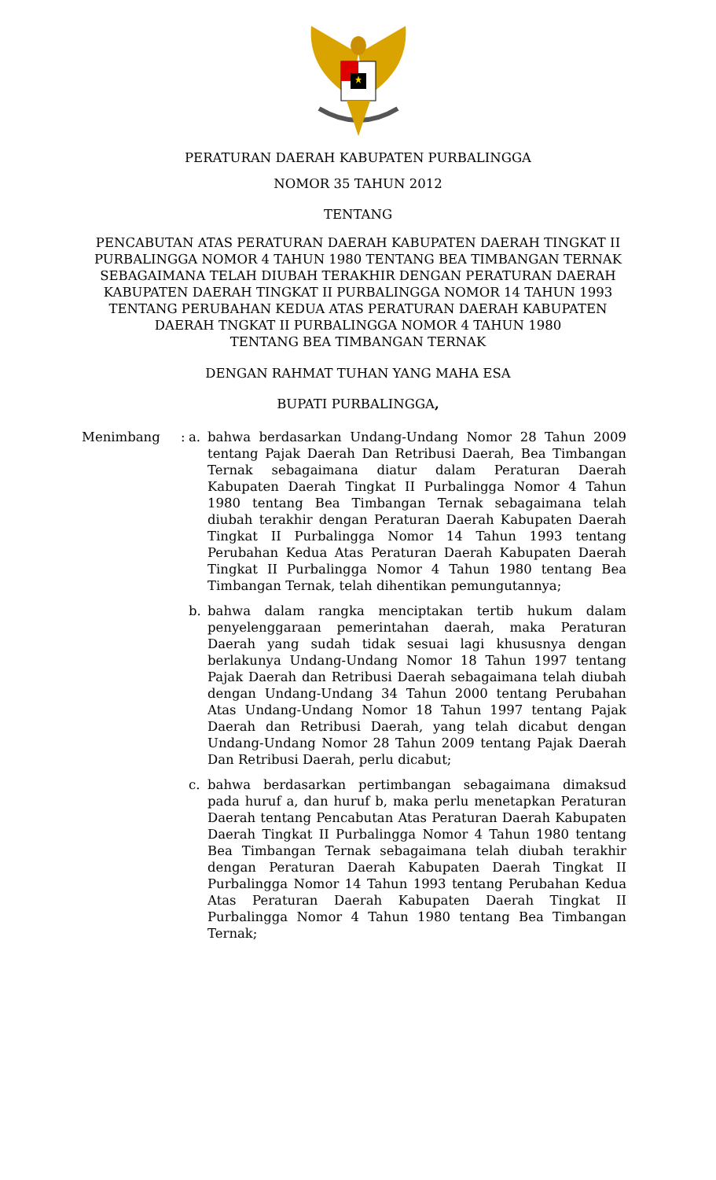PERATURAN DAERAH KABUPATEN PURBALINGGA
NOMOR 35 TAHUN 2012
TENTANG
PENCABUTAN ATAS PERATURAN DAERAH KABUPATEN DAERAH TINGKAT II
PURBALINGGA NOMOR 4 TAHUN 1980 TENTANG BEA TIMBANGAN TERNAK
SEBAGAIMANA TELAH DIUBAH TERAKHIR DENGAN PERATURAN DAERAH
KABUPATEN DAERAH TINGKAT II PURBALINGGA NOMOR 14 TAHUN 1993
TENTANG PERUBAHAN KEDUA ATAS PERATURAN DAERAH KABUPATEN
DAERAH TNGKAT II PURBALINGGA NOMOR 4 TAHUN 1980
TENTANG BEA TIMBANGAN TERNAK
DENGAN RAHMAT TUHAN YANG MAHA ESA
BUPATI PURBALINGGA,
Menimbang : a. bahwa berdasarkan Undang-Undang Nomor 28 Tahun 2009 tentang Pajak Daerah Dan Retribusi Daerah, Bea Timbangan Ternak sebagaimana diatur dalam Peraturan Daerah Kabupaten Daerah Tingkat II Purbalingga Nomor 4 Tahun 1980 tentang Bea Timbangan Ternak sebagaimana telah diubah terakhir dengan Peraturan Daerah Kabupaten Daerah Tingkat II Purbalingga Nomor 14 Tahun 1993 tentang Perubahan Kedua Atas Peraturan Daerah Kabupaten Daerah Tingkat II Purbalingga Nomor 4 Tahun 1980 tentang Bea Timbangan Ternak, telah dihentikan pemungutannya;
b. bahwa dalam rangka menciptakan tertib hukum dalam penyelenggaraan pemerintahan daerah, maka Peraturan Daerah yang sudah tidak sesuai lagi khususnya dengan berlakunya Undang-Undang Nomor 18 Tahun 1997 tentang Pajak Daerah dan Retribusi Daerah sebagaimana telah diubah dengan Undang-Undang 34 Tahun 2000 tentang Perubahan Atas Undang-Undang Nomor 18 Tahun 1997 tentang Pajak Daerah dan Retribusi Daerah, yang telah dicabut dengan Undang-Undang Nomor 28 Tahun 2009 tentang Pajak Daerah Dan Retribusi Daerah, perlu dicabut;
c. bahwa berdasarkan pertimbangan sebagaimana dimaksud pada huruf a, dan huruf b, maka perlu menetapkan Peraturan Daerah tentang Pencabutan Atas Peraturan Daerah Kabupaten Daerah Tingkat II Purbalingga Nomor 4 Tahun 1980 tentang Bea Timbangan Ternak sebagaimana telah diubah terakhir dengan Peraturan Daerah Kabupaten Daerah Tingkat II Purbalingga Nomor 14 Tahun 1993 tentang Perubahan Kedua Atas Peraturan Daerah Kabupaten Daerah Tingkat II Purbalingga Nomor 4 Tahun 1980 tentang Bea Timbangan Ternak;